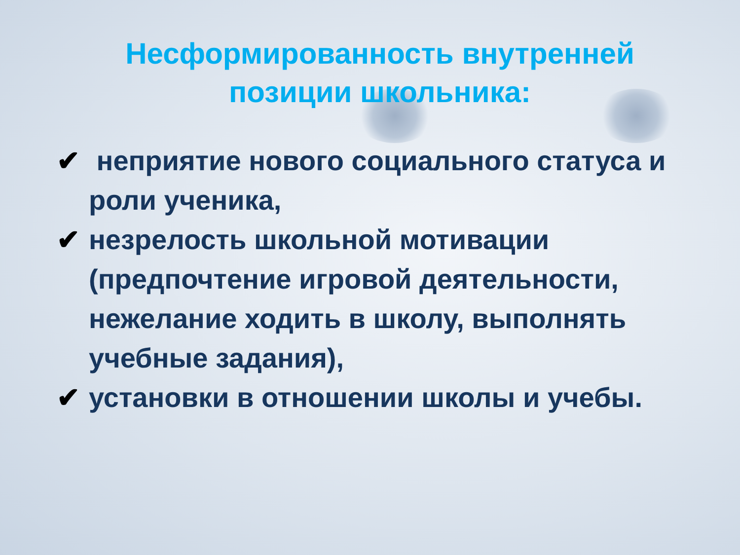Несформированность внутренней
позиции школьника:
✔ неприятие нового социального статуса и роли ученика,
✔ незрелость школьной мотивации (предпочтение игровой деятельности, нежелание ходить в школу, выполнять учебные задания),
✔ установки в отношении школы и учебы.